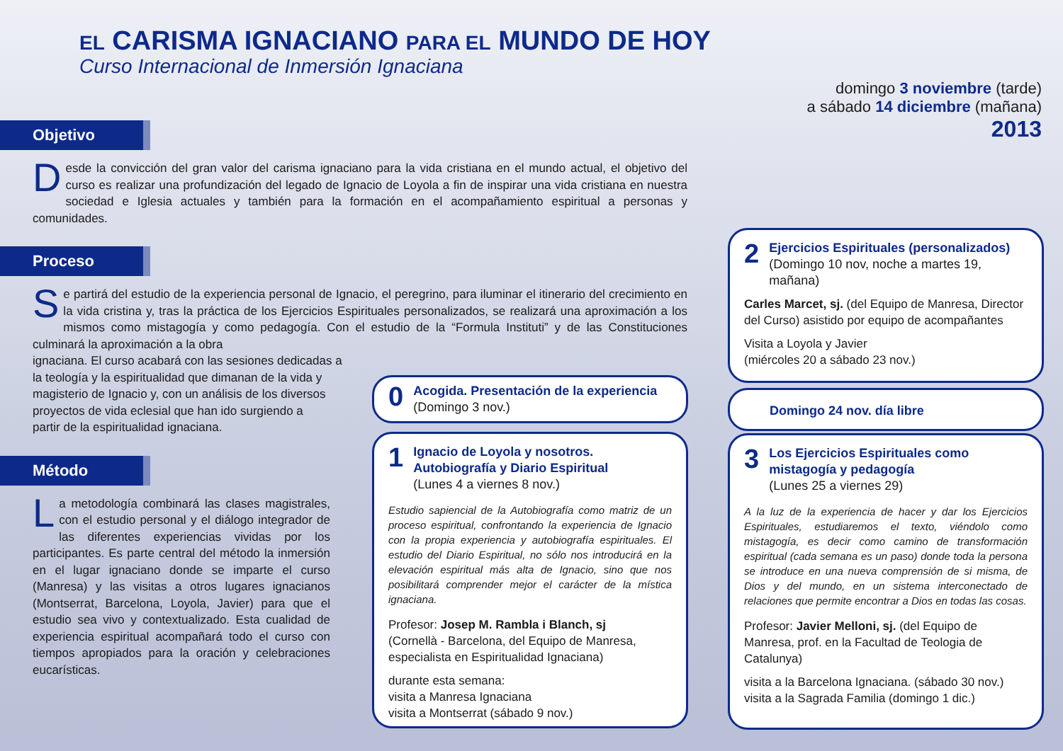EL CARISMA IGNACIANO PARA EL MUNDO DE HOY
Curso Internacional de Inmersión Ignaciana
domingo 3 noviembre (tarde)
a sábado 14 diciembre (mañana)
2013
Objetivo
Desde la convicción del gran valor del carisma ignaciano para la vida cristiana en el mundo actual, el objetivo del curso es realizar una profundización del legado de Ignacio de Loyola a fin de inspirar una vida cristiana en nuestra sociedad e Iglesia actuales y también para la formación en el acompañamiento espiritual a personas y comunidades.
Proceso
Se partirá del estudio de la experiencia personal de Ignacio, el peregrino, para iluminar el itinerario del crecimiento en la vida cristina y, tras la práctica de los Ejercicios Espirituales personalizados, se realizará una aproximación a los mismos como mistagogía y como pedagogía. Con el estudio de la “Formula Instituti” y de las Constituciones culminará la aproximación a la obra
ignaciana. El curso acabará con las sesiones dedicadas a
la teología y la espiritualidad que dimanan de la vida y
magisterio de Ignacio y, con un análisis de los diversos
proyectos de vida eclesial que han ido surgiendo a
partir de la espiritualidad ignaciana.
Método
La metodología combinará las clases magistrales, con el estudio personal y el diálogo integrador de las diferentes experiencias vividas por los participantes. Es parte central del método la inmersión en el lugar ignaciano donde se imparte el curso (Manresa) y las visitas a otros lugares ignacianos (Montserrat, Barcelona, Loyola, Javier) para que el estudio sea vivo y contextualizado. Esta cualidad de experiencia espiritual acompañará todo el curso con tiempos apropiados para la oración y celebraciones eucarísticas.
0 Acogida. Presentación de la experiencia
(Domingo 3 nov.)
1 Ignacio de Loyola y nosotros.
Autobiografía y Diario Espiritual
(Lunes 4 a viernes 8 nov.)
Estudio sapiencial de la Autobiografía como matriz de un proceso espiritual, confrontando la experiencia de Ignacio con la propia experiencia y autobiografía espirituales. El estudio del Diario Espiritual, no sólo nos introducirá en la elevación espiritual más alta de Ignacio, sino que nos posibilitará comprender mejor el carácter de la mística ignaciana.
Profesor: Josep M. Rambla i Blanch, sj
(Cornellà - Barcelona, del Equipo de Manresa, especialista en Espiritualidad Ignaciana)
durante esta semana:
visita a Manresa Ignaciana
visita a Montserrat (sábado 9 nov.)
2 Ejercicios Espirituales (personalizados)
(Domingo 10 nov, noche a martes 19, mañana)
Carles Marcet, sj. (del Equipo de Manresa, Director del Curso) asistido por equipo de acompañantes
Visita a Loyola y Javier
(miércoles 20 a sábado 23 nov.)
Domingo 24 nov. día libre
3 Los Ejercicios Espirituales como
mistagogía y pedagogía
(Lunes 25 a viernes 29)
A la luz de la experiencia de hacer y dar los Ejercicios Espirituales, estudiaremos el texto, viéndolo como mistagogía, es decir como camino de transformación espiritual (cada semana es un paso) donde toda la persona se introduce en una nueva comprensión de si misma, de Dios y del mundo, en un sistema interconectado de relaciones que permite encontrar a Dios en todas las cosas.
Profesor: Javier Melloni, sj. (del Equipo de Manresa, prof. en la Facultad de Teologia de Catalunya)
visita a la Barcelona Ignaciana. (sábado 30 nov.)
visita a la Sagrada Familia (domingo 1 dic.)